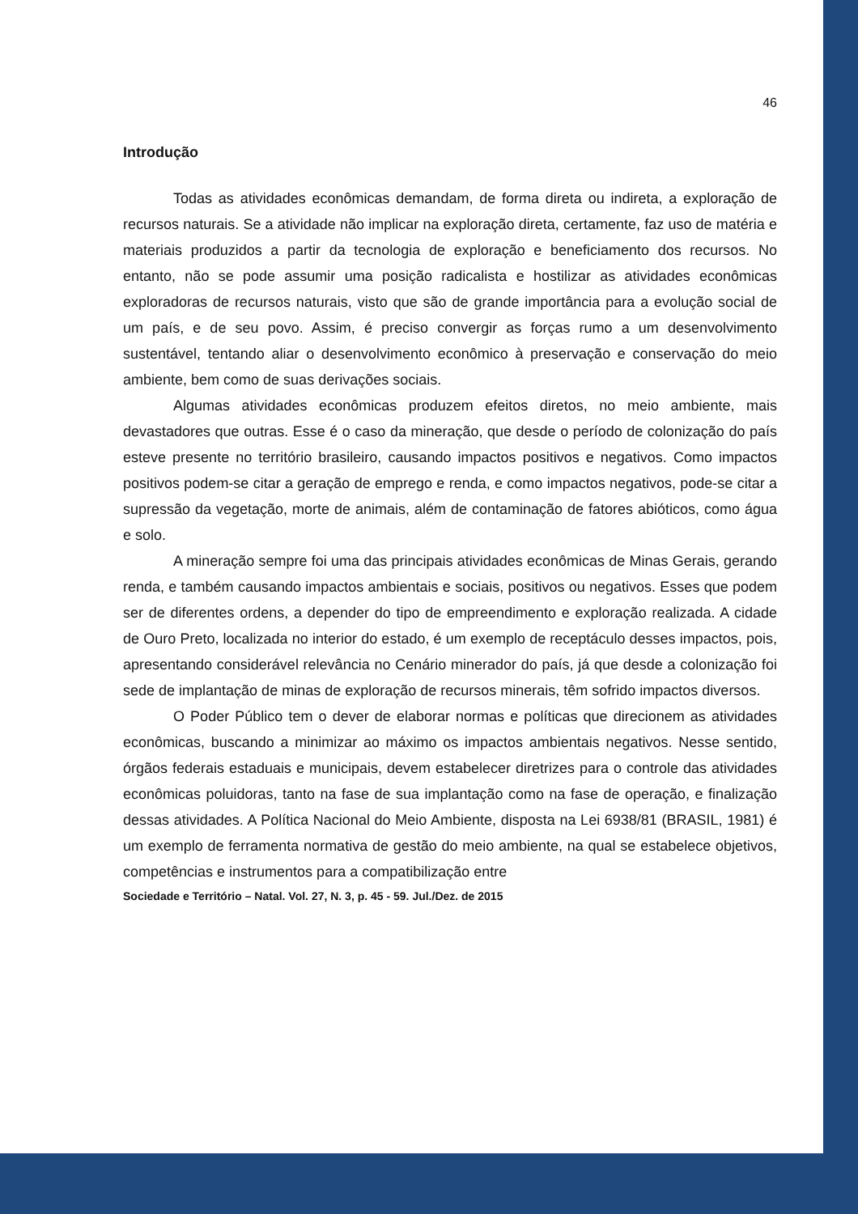46
Introdução
Todas as atividades econômicas demandam, de forma direta ou indireta, a exploração de recursos naturais. Se a atividade não implicar na exploração direta, certamente, faz uso de matéria e materiais produzidos a partir da tecnologia de exploração e beneficiamento dos recursos. No entanto, não se pode assumir uma posição radicalista e hostilizar as atividades econômicas exploradoras de recursos naturais, visto que são de grande importância para a evolução social de um país, e de seu povo. Assim, é preciso convergir as forças rumo a um desenvolvimento sustentável, tentando aliar o desenvolvimento econômico à preservação e conservação do meio ambiente, bem como de suas derivações sociais.
Algumas atividades econômicas produzem efeitos diretos, no meio ambiente, mais devastadores que outras. Esse é o caso da mineração, que desde o período de colonização do país esteve presente no território brasileiro, causando impactos positivos e negativos. Como impactos positivos podem-se citar a geração de emprego e renda, e como impactos negativos, pode-se citar a supressão da vegetação, morte de animais, além de contaminação de fatores abióticos, como água e solo.
A mineração sempre foi uma das principais atividades econômicas de Minas Gerais, gerando renda, e também causando impactos ambientais e sociais, positivos ou negativos. Esses que podem ser de diferentes ordens, a depender do tipo de empreendimento e exploração realizada. A cidade de Ouro Preto, localizada no interior do estado, é um exemplo de receptáculo desses impactos, pois, apresentando considerável relevância no Cenário minerador do país, já que desde a colonização foi sede de implantação de minas de exploração de recursos minerais, têm sofrido impactos diversos.
O Poder Público tem o dever de elaborar normas e políticas que direcionem as atividades econômicas, buscando a minimizar ao máximo os impactos ambientais negativos. Nesse sentido, órgãos federais estaduais e municipais, devem estabelecer diretrizes para o controle das atividades econômicas poluidoras, tanto na fase de sua implantação como na fase de operação, e finalização dessas atividades. A Política Nacional do Meio Ambiente, disposta na Lei 6938/81 (BRASIL, 1981) é um exemplo de ferramenta normativa de gestão do meio ambiente, na qual se estabelece objetivos, competências e instrumentos para a compatibilização entre
Sociedade e Território – Natal. Vol. 27, N. 3, p. 45 - 59. Jul./Dez. de 2015